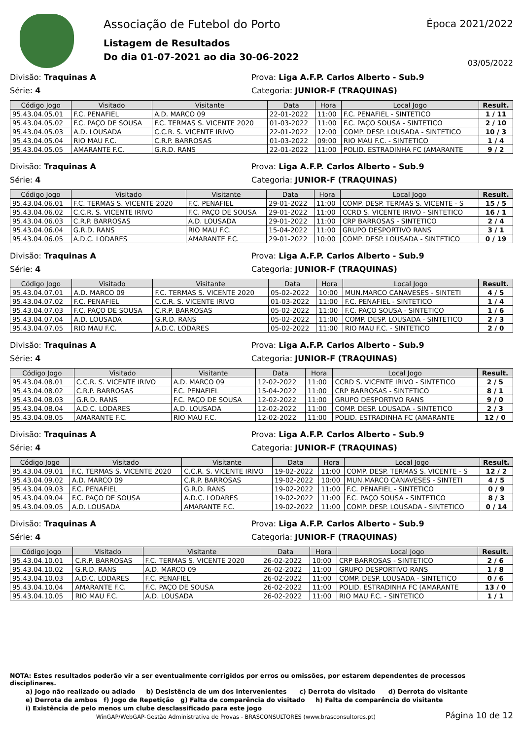Associação de Futebol do Porto
Listagem de Resultados
Do dia 01-07-2021 ao dia 30-06-2022
Época 2021/2022
03/05/2022
Divisão: Traquinas A
Prova: Liga A.F.P. Carlos Alberto - Sub.9
Série: 4
Categoria: JUNIOR-F (TRAQUINAS)
| Código Jogo | Visitado | Visitante | Data | Hora | Local Jogo | Result. |
| --- | --- | --- | --- | --- | --- | --- |
| 95.43.04.05.01 | F.C. PENAFIEL | A.D. MARCO 09 | 22-01-2022 | 11:00 | F.C. PENAFIEL - SINTETICO | 1 / 11 |
| 95.43.04.05.02 | F.C. PAÇO DE SOUSA | F.C. TERMAS S. VICENTE 2020 | 01-03-2022 | 11:00 | F.C. PAÇO SOUSA - SINTETICO | 2 / 10 |
| 95.43.04.05.03 | A.D. LOUSADA | C.C.R. S. VICENTE IRIVO | 22-01-2022 | 12:00 | COMP. DESP. LOUSADA - SINTETICO | 10 / 3 |
| 95.43.04.05.04 | RIO MAU F.C. | C.R.P. BARROSAS | 01-03-2022 | 09:00 | RIO MAU F.C. - SINTETICO | 1 / 4 |
| 95.43.04.05.05 | AMARANTE F.C. | G.R.D. RANS | 22-01-2022 | 11:00 | POLID. ESTRADINHA FC (AMARANTE | 9 / 2 |
Divisão: Traquinas A
Prova: Liga A.F.P. Carlos Alberto - Sub.9
Série: 4
Categoria: JUNIOR-F (TRAQUINAS)
| Código Jogo | Visitado | Visitante | Data | Hora | Local Jogo | Result. |
| --- | --- | --- | --- | --- | --- | --- |
| 95.43.04.06.01 | F.C. TERMAS S. VICENTE 2020 | F.C. PENAFIEL | 29-01-2022 | 11:00 | COMP. DESP. TERMAS S. VICENTE - S | 15 / 5 |
| 95.43.04.06.02 | C.C.R. S. VICENTE IRIVO | F.C. PAÇO DE SOUSA | 29-01-2022 | 11:00 | CCRD S. VICENTE IRIVO - SINTETICO | 16 / 1 |
| 95.43.04.06.03 | C.R.P. BARROSAS | A.D. LOUSADA | 29-01-2022 | 11:00 | CRP BARROSAS - SINTETICO | 2 / 4 |
| 95.43.04.06.04 | G.R.D. RANS | RIO MAU F.C. | 15-04-2022 | 11:00 | GRUPO DESPORTIVO RANS | 3 / 1 |
| 95.43.04.06.05 | A.D.C. LODARES | AMARANTE F.C. | 29-01-2022 | 10:00 | COMP. DESP. LOUSADA - SINTETICO | 0 / 19 |
Divisão: Traquinas A
Prova: Liga A.F.P. Carlos Alberto - Sub.9
Série: 4
Categoria: JUNIOR-F (TRAQUINAS)
| Código Jogo | Visitado | Visitante | Data | Hora | Local Jogo | Result. |
| --- | --- | --- | --- | --- | --- | --- |
| 95.43.04.07.01 | A.D. MARCO 09 | F.C. TERMAS S. VICENTE 2020 | 05-02-2022 | 10:00 | MUN.MARCO CANAVESES - SINTETI | 4 / 5 |
| 95.43.04.07.02 | F.C. PENAFIEL | C.C.R. S. VICENTE IRIVO | 01-03-2022 | 11:00 | F.C. PENAFIEL - SINTETICO | 1 / 4 |
| 95.43.04.07.03 | F.C. PAÇO DE SOUSA | C.R.P. BARROSAS | 05-02-2022 | 11:00 | F.C. PAÇO SOUSA - SINTETICO | 1 / 6 |
| 95.43.04.07.04 | A.D. LOUSADA | G.R.D. RANS | 05-02-2022 | 11:00 | COMP. DESP. LOUSADA - SINTETICO | 2 / 3 |
| 95.43.04.07.05 | RIO MAU F.C. | A.D.C. LODARES | 05-02-2022 | 11:00 | RIO MAU F.C. - SINTETICO | 2 / 0 |
Divisão: Traquinas A
Prova: Liga A.F.P. Carlos Alberto - Sub.9
Série: 4
Categoria: JUNIOR-F (TRAQUINAS)
| Código Jogo | Visitado | Visitante | Data | Hora | Local Jogo | Result. |
| --- | --- | --- | --- | --- | --- | --- |
| 95.43.04.08.01 | C.C.R. S. VICENTE IRIVO | A.D. MARCO 09 | 12-02-2022 | 11:00 | CCRD S. VICENTE IRIVO - SINTETICO | 2 / 5 |
| 95.43.04.08.02 | C.R.P. BARROSAS | F.C. PENAFIEL | 15-04-2022 | 11:00 | CRP BARROSAS - SINTETICO | 8 / 1 |
| 95.43.04.08.03 | G.R.D. RANS | F.C. PAÇO DE SOUSA | 12-02-2022 | 11:00 | GRUPO DESPORTIVO RANS | 9 / 0 |
| 95.43.04.08.04 | A.D.C. LODARES | A.D. LOUSADA | 12-02-2022 | 11:00 | COMP. DESP. LOUSADA - SINTETICO | 2 / 3 |
| 95.43.04.08.05 | AMARANTE F.C. | RIO MAU F.C. | 12-02-2022 | 11:00 | POLID. ESTRADINHA FC (AMARANTE | 12 / 0 |
Divisão: Traquinas A
Prova: Liga A.F.P. Carlos Alberto - Sub.9
Série: 4
Categoria: JUNIOR-F (TRAQUINAS)
| Código Jogo | Visitado | Visitante | Data | Hora | Local Jogo | Result. |
| --- | --- | --- | --- | --- | --- | --- |
| 95.43.04.09.01 | F.C. TERMAS S. VICENTE 2020 | C.C.R. S. VICENTE IRIVO | 19-02-2022 | 11:00 | COMP. DESP. TERMAS S. VICENTE - S | 12 / 2 |
| 95.43.04.09.02 | A.D. MARCO 09 | C.R.P. BARROSAS | 19-02-2022 | 10:00 | MUN.MARCO CANAVESES - SINTETI | 4 / 5 |
| 95.43.04.09.03 | F.C. PENAFIEL | G.R.D. RANS | 19-02-2022 | 11:00 | F.C. PENAFIEL - SINTETICO | 0 / 9 |
| 95.43.04.09.04 | F.C. PAÇO DE SOUSA | A.D.C. LODARES | 19-02-2022 | 11:00 | F.C. PAÇO SOUSA - SINTETICO | 8 / 3 |
| 95.43.04.09.05 | A.D. LOUSADA | AMARANTE F.C. | 19-02-2022 | 11:00 | COMP. DESP. LOUSADA - SINTETICO | 0 / 14 |
Divisão: Traquinas A
Prova: Liga A.F.P. Carlos Alberto - Sub.9
Série: 4
Categoria: JUNIOR-F (TRAQUINAS)
| Código Jogo | Visitado | Visitante | Data | Hora | Local Jogo | Result. |
| --- | --- | --- | --- | --- | --- | --- |
| 95.43.04.10.01 | C.R.P. BARROSAS | F.C. TERMAS S. VICENTE 2020 | 26-02-2022 | 10:00 | CRP BARROSAS - SINTETICO | 2 / 6 |
| 95.43.04.10.02 | G.R.D. RANS | A.D. MARCO 09 | 26-02-2022 | 11:00 | GRUPO DESPORTIVO RANS | 1 / 8 |
| 95.43.04.10.03 | A.D.C. LODARES | F.C. PENAFIEL | 26-02-2022 | 11:00 | COMP. DESP. LOUSADA - SINTETICO | 0 / 6 |
| 95.43.04.10.04 | AMARANTE F.C. | F.C. PAÇO DE SOUSA | 26-02-2022 | 11:00 | POLID. ESTRADINHA FC (AMARANTE | 13 / 0 |
| 95.43.04.10.05 | RIO MAU F.C. | A.D. LOUSADA | 26-02-2022 | 11:00 | RIO MAU F.C. - SINTETICO | 1 / 1 |
NOTA: Estes resultados poderão vir a ser eventualmente corrigidos por erros ou omissões, por estarem dependentes de processos disciplinares.
a) Jogo não realizado ou adiado b) Desistência de um dos intervenientes c) Derrota do visitado d) Derrota do visitante
e) Derrota de ambos f) Jogo de Repetição g) Falta de comparência do visitado h) Falta de comparência do visitante
i) Existência de pelo menos um clube desclassificado para este jogo
WinGAP/WebGAP-Gestão Administrativa de Provas - BRASCONSULTORES (www.brasconsultores.pt)
Página 10 de 12